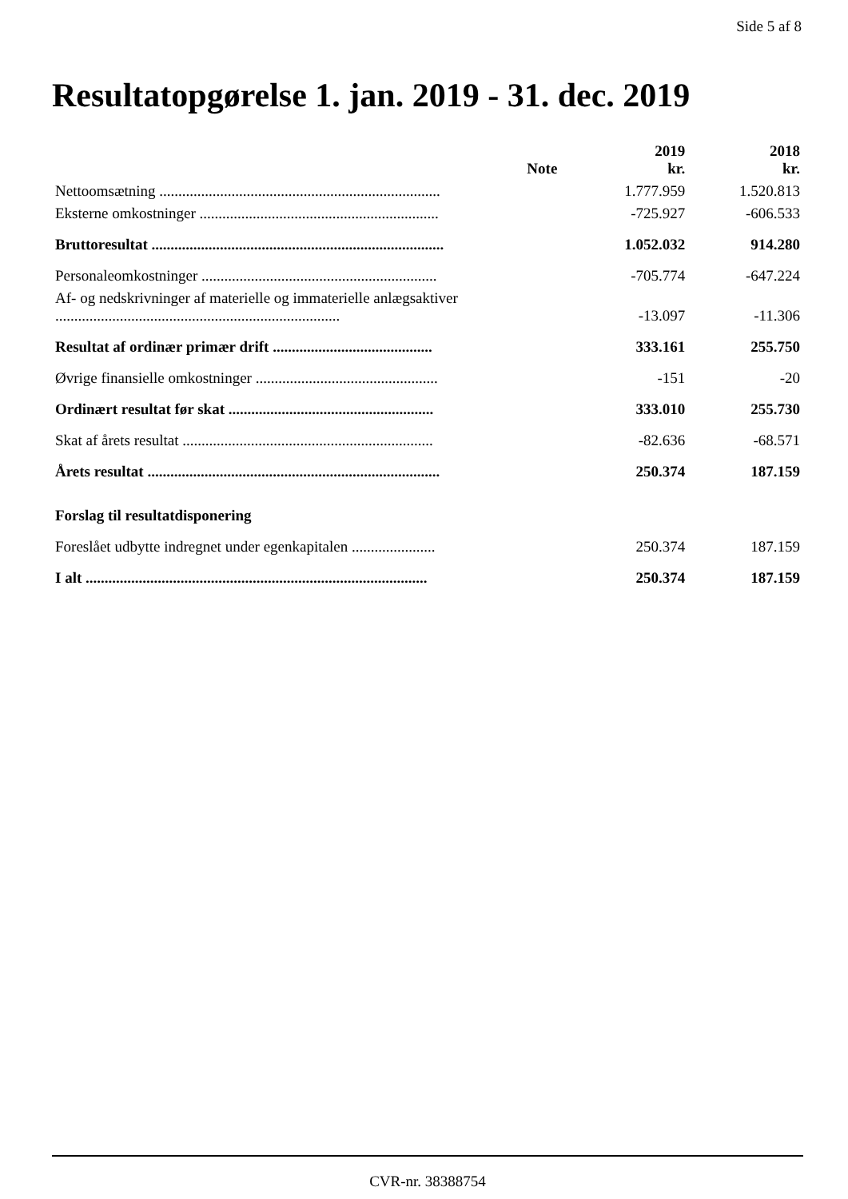Side 5 af 8
Resultatopgørelse 1. jan. 2019 - 31. dec. 2019
| | Note | 2019 kr. | 2018 kr. |
| --- | --- | --- | --- |
| Nettoomsætning .......................................................................... | | 1.777.959 | 1.520.813 |
| Eksterne omkostninger ............................................................... | | -725.927 | -606.533 |
| Bruttoresultat ............................................................................. | | 1.052.032 | 914.280 |
| Personaleomkostninger .............................................................. | | -705.774 | -647.224 |
| Af- og nedskrivninger af materielle og immaterielle anlægsaktiver ........................................................................... | | -13.097 | -11.306 |
| Resultat af ordinær primær drift .......................................... | | 333.161 | 255.750 |
| Øvrige finansielle omkostninger ................................................ | | -151 | -20 |
| Ordinært resultat før skat ...................................................... | | 333.010 | 255.730 |
| Skat af årets resultat .................................................................. | | -82.636 | -68.571 |
| Årets resultat ............................................................................. | | 250.374 | 187.159 |
| Forslag til resultatdisponering | | | |
| Foreslået udbytte indregnet under egenkapitalen ...................... | | 250.374 | 187.159 |
| I alt .......................................................................................... | | 250.374 | 187.159 |
CVR-nr. 38388754